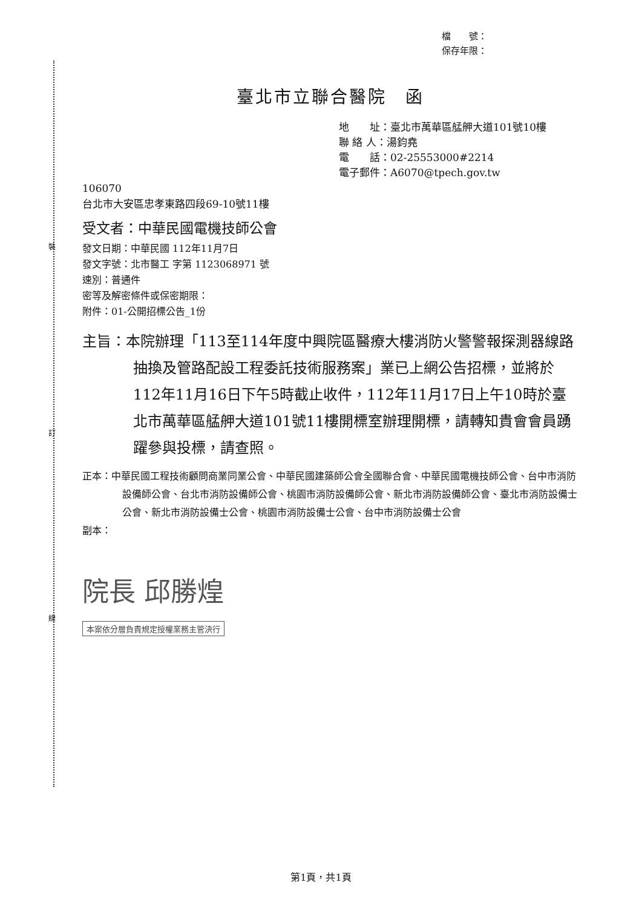裝
訂
線
檔　　號：
保存年限：
臺北市立聯合醫院　函
地　　址：臺北市萬華區艋舺大道101號10樓
聯 絡 人：湯鈞堯
電　　話：02-25553000#2214
電子郵件：A6070@tpech.gov.tw
106070
台北市大安區忠孝東路四段69-10號11樓
受文者：中華民國電機技師公會
發文日期：中華民國 112年11月7日
發文字號：北市醫工 字第 1123068971 號
速別：普通件
密等及解密條件或保密期限：
附件：01-公開招標公告_1份
主旨：本院辦理「113至114年度中興院區醫療大樓消防火警警報探測器線路抽換及管路配設工程委託技術服務案」業已上網公告招標，並將於112年11月16日下午5時截止收件，112年11月17日上午10時於臺北市萬華區艋舺大道101號11樓開標室辦理開標，請轉知貴會會員踴躍參與投標，請查照。
正本：中華民國工程技術顧問商業同業公會、中華民國建築師公會全國聯合會、中華民國電機技師公會、台中市消防設備師公會、台北市消防設備師公會、桃園市消防設備師公會、新北市消防設備師公會、臺北市消防設備士公會、新北市消防設備士公會、桃園市消防設備士公會、台中市消防設備士公會
副本：
院長 邱勝煌
本案依分層負責規定授權業務主管決行
第1頁，共1頁